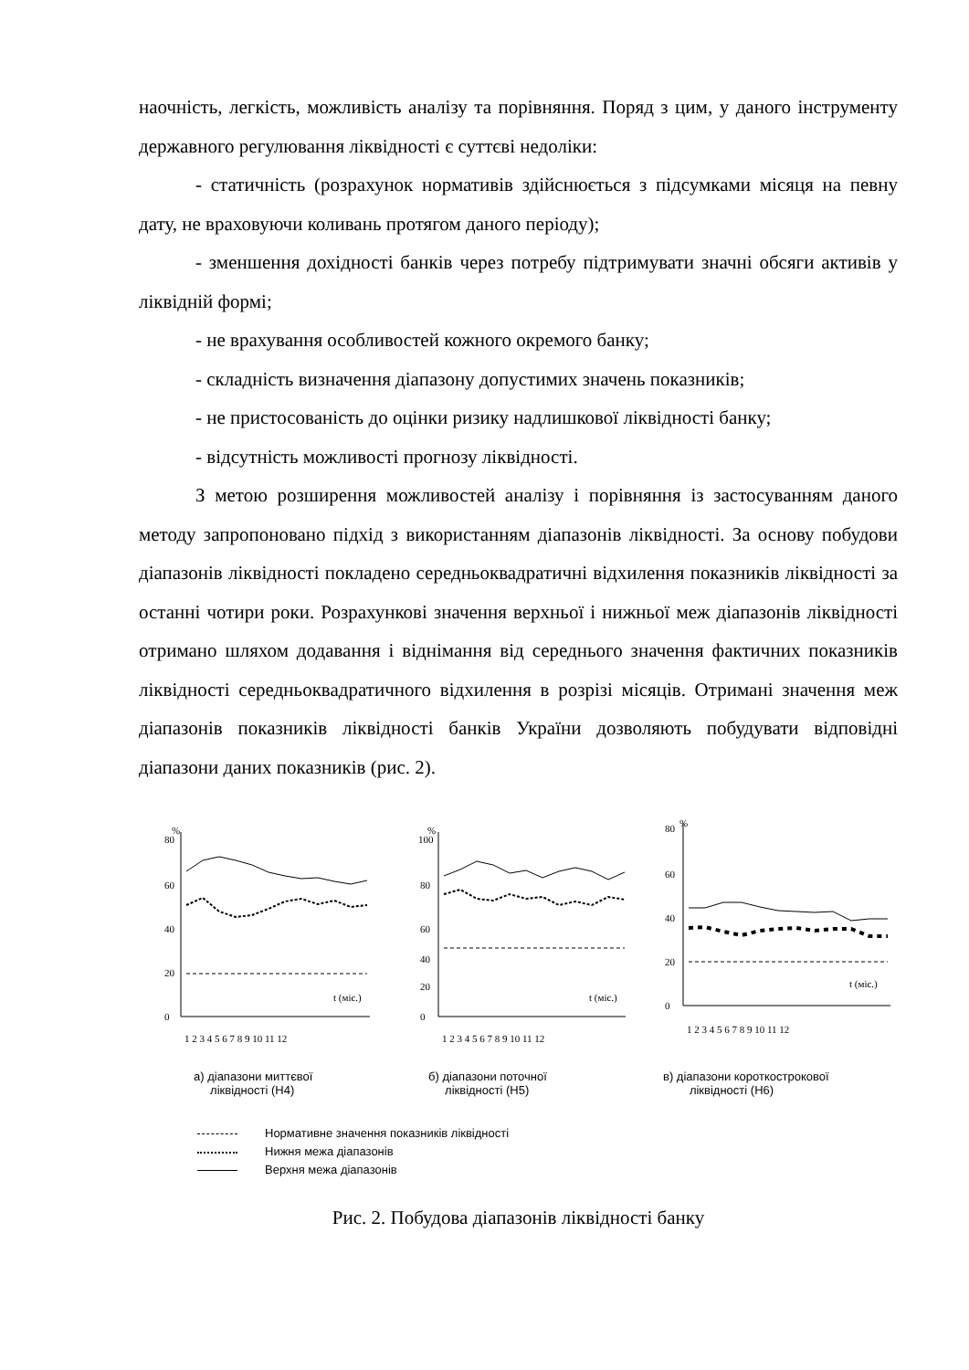наочність, легкість, можливість аналізу та порівняння. Поряд з цим, у даного інструменту державного регулювання ліквідності є суттєві недоліки:
- статичність (розрахунок нормативів здійснюється з підсумками місяця на певну дату, не враховуючи коливань протягом даного періоду);
- зменшення дохідності банків через потребу підтримувати значні обсяги активів у ліквідній формі;
- не врахування особливостей кожного окремого банку;
- складність визначення діапазону допустимих значень показників;
- не пристосованість до оцінки ризику надлишкової ліквідності банку;
- відсутність можливості прогнозу ліквідності.
З метою розширення можливостей аналізу і порівняння із застосуванням даного методу запропоновано підхід з використанням діапазонів ліквідності. За основу побудови діапазонів ліквідності покладено середньоквадратичні відхилення показників ліквідності за останні чотири роки. Розрахункові значення верхньої і нижньої меж діапазонів ліквідності отримано шляхом додавання і віднімання від середнього значення фактичних показників ліквідності середньоквадратичного відхилення в розрізі місяців. Отримані значення меж діапазонів показників ліквідності банків України дозволяють побудувати відповідні діапазони даних показників (рис. 2).
80
%
60
40
20
0
t (міс.)
1 2 3 4 5 6 7 8 9 10 11 12
100
%
80
60
40
20
0
t (міс.)
1 2 3 4 5 6 7 8 9 10 11 12
80
%
60
40
20
0
t (міс.)
1 2 3 4 5 6 7 8 9 10 11 12
а) діапазони миттєвої
ліквідності (Н4)
б) діапазони поточної
ліквідності (Н5)
в) діапазони короткострокової
ліквідності (Н6)
Нормативне значення показників ліквідності
Нижня межа діапазонів
Верхня межа діапазонів
Рис. 2. Побудова діапазонів ліквідності банку